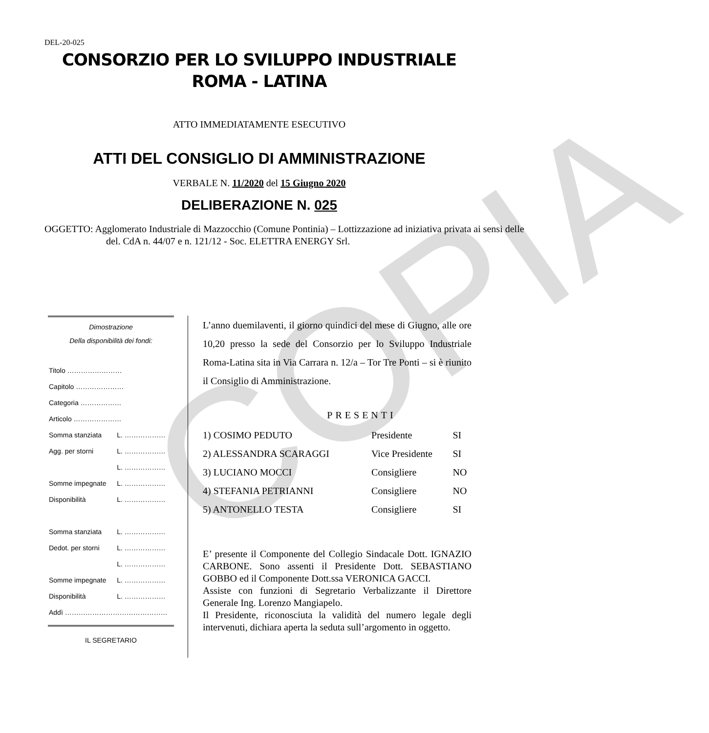COPIA
DEL-20-025
CONSORZIO PER LO SVILUPPO INDUSTRIALE
ROMA - LATINA
ATTO IMMEDIATAMENTE ESECUTIVO
ATTI DEL CONSIGLIO DI AMMINISTRAZIONE
VERBALE N. 11/2020 del 15 Giugno 2020
DELIBERAZIONE N. 025
OGGETTO: Agglomerato Industriale di Mazzocchio (Comune Pontinia) – Lottizzazione ad iniziativa privata ai sensi delle del. CdA n. 44/07 e n. 121/12 - Soc. ELETTRA ENERGY Srl.
Dimostrazione
Della disponibilità dei fondi:
| Titolo …………………… | |
| Capitolo ………………… | |
| Categoria ……………… | |
| Articolo ………………… | |
| Somma stanziata | L. ……………… |
| Agg. per storni | L. ……………… |
| | L. ……………… |
| Somme impegnate | L. ……………… |
| Disponibilità | L. ……………… |
| Somma stanziata | L. ……………… |
| Dedot. per storni | L. ……………… |
| | L. ……………… |
| Somme impegnate | L. ……………… |
| Disponibilità | L. ……………… |
| Addì ……………………………………… | |
IL SEGRETARIO
L’anno duemilaventi, il giorno quindici del mese di Giugno, alle ore 10,20 presso la sede del Consorzio per lo Sviluppo Industriale Roma-Latina sita in Via Carrara n. 12/a – Tor Tre Ponti – si è riunito il Consiglio di Amministrazione.
PRESENTI
| 1) COSIMO PEDUTO | Presidente | SI |
| 2) ALESSANDRA SCARAGGI | Vice Presidente | SI |
| 3) LUCIANO MOCCI | Consigliere | NO |
| 4) STEFANIA PETRIANNI | Consigliere | NO |
| 5) ANTONELLO TESTA | Consigliere | SI |
E’ presente il Componente del Collegio Sindacale Dott. IGNAZIO CARBONE. Sono assenti il Presidente Dott. SEBASTIANO GOBBO ed il Componente Dott.ssa VERONICA GACCI.
Assiste con funzioni di Segretario Verbalizzante il Direttore Generale Ing. Lorenzo Mangiapelo.
Il Presidente, riconosciuta la validità del numero legale degli intervenuti, dichiara aperta la seduta sull’argomento in oggetto.